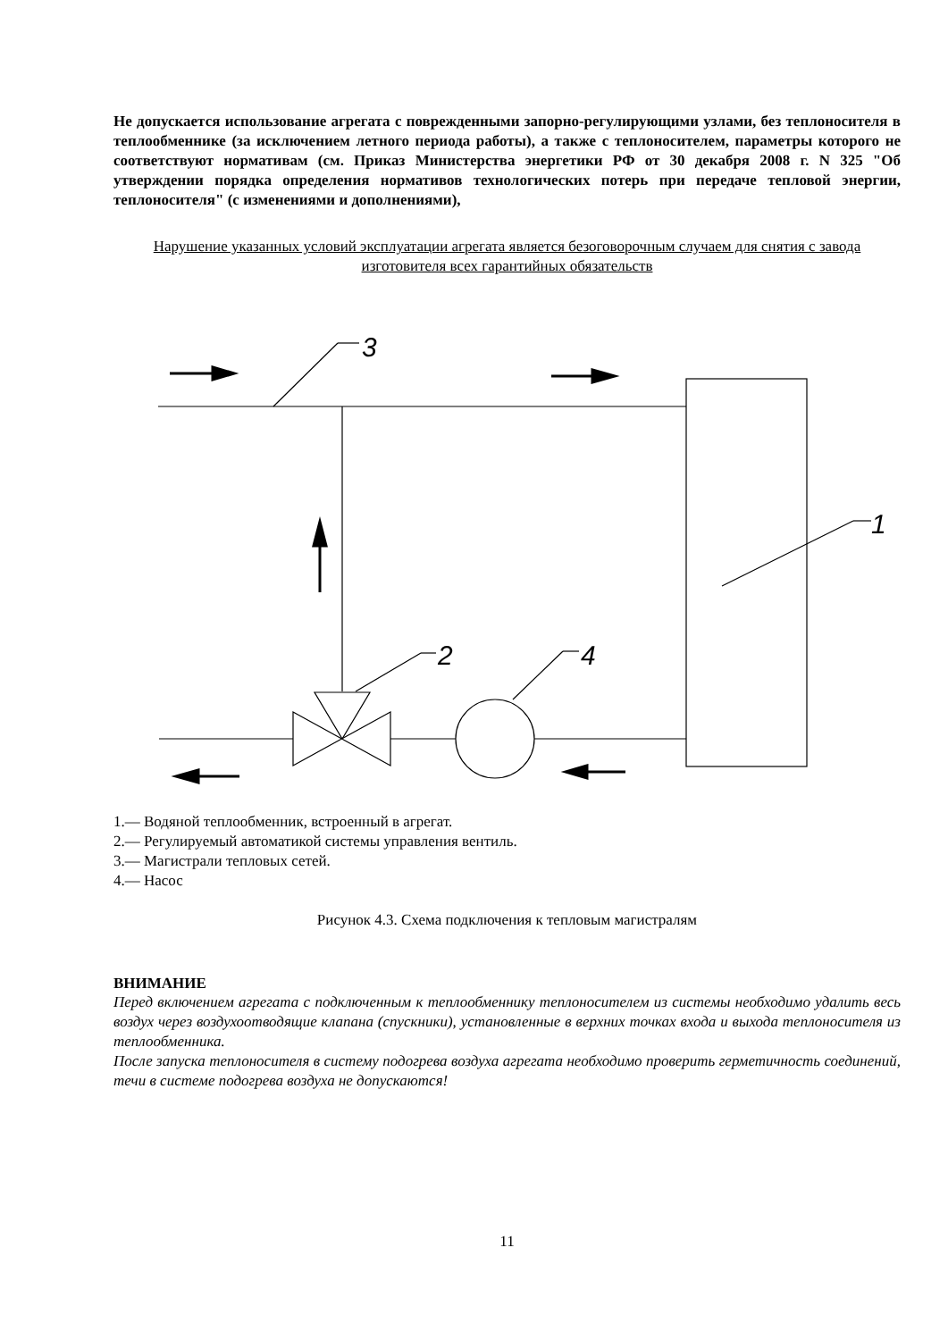Не допускается использование агрегата с поврежденными запорно-регулирующими узлами, без теплоносителя в теплообменнике (за исключением летного периода работы), а также с теплоносителем, параметры которого не соответствуют нормативам (см. Приказ Министерства энергетики РФ от 30 декабря 2008 г. N 325 "Об утверждении порядка определения нормативов технологических потерь при передаче тепловой энергии, теплоносителя" (с изменениями и дополнениями),
Нарушение указанных условий эксплуатации агрегата является безоговорочным случаем для снятия с завода изготовителя всех гарантийных обязательств
3
2
4
1
1.— Водяной теплообменник, встроенный в агрегат.
2.— Регулируемый автоматикой системы управления вентиль.
3.— Магистрали тепловых сетей.
4.— Насос
Рисунок 4.3. Схема подключения к тепловым магистралям
ВНИМАНИЕ
Перед включением агрегата с подключенным к теплообменнику теплоносителем из системы необходимо удалить весь воздух через воздухоотводящие клапана (спускники), установленные в верхних точках входа и выхода теплоносителя из теплообменника.
После запуска теплоносителя в систему подогрева воздуха агрегата необходимо проверить герметичность соединений, течи в системе подогрева воздуха не допускаются!
11